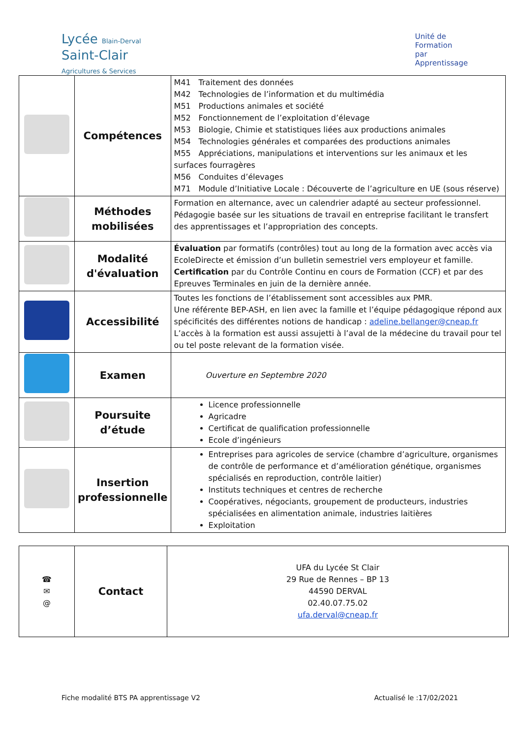Lycée Blain-Derval
Saint-Clair
Agricultures & Services
Unité de
Formation
par
Apprentissage
| | Compétences | M41 Traitement des données M42 Technologies de l’information et du multimédia M51 Productions animales et société M52 Fonctionnement de l’exploitation d’élevage M53 Biologie, Chimie et statistiques liées aux productions animales M54 Technologies générales et comparées des productions animales M55 Appréciations, manipulations et interventions sur les animaux et les surfaces fourragères M56 Conduites d’élevages M71 Module d’Initiative Locale : Découverte de l’agriculture en UE (sous réserve) |
| | Méthodes mobilisées | Formation en alternance, avec un calendrier adapté au secteur professionnel. Pédagogie basée sur les situations de travail en entreprise facilitant le transfert des apprentissages et l’appropriation des concepts. |
| | Modalité d'évaluation | Évaluation par formatifs (contrôles) tout au long de la formation avec accès via EcoleDirecte et émission d’un bulletin semestriel vers employeur et famille. Certification par du Contrôle Continu en cours de Formation (CCF) et par des Epreuves Terminales en juin de la dernière année. |
| | Accessibilité | Toutes les fonctions de l’établissement sont accessibles aux PMR. Une référente BEP-ASH, en lien avec la famille et l’équipe pédagogique répond aux spécificités des différentes notions de handicap : adeline.bellanger@cneap.fr L’accès à la formation est aussi assujetti à l’aval de la médecine du travail pour tel ou tel poste relevant de la formation visée. |
| | Examen | Ouverture en Septembre 2020 |
| | Poursuite d’étude | Licence professionnelle Agricadre Certificat de qualification professionnelle Ecole d’ingénieurs |
| | Insertion professionnelle | Entreprises para agricoles de service (chambre d’agriculture, organismes de contrôle de performance et d’amélioration génétique, organismes spécialisés en reproduction, contrôle laitier) Instituts techniques et centres de recherche Coopératives, négociants, groupement de producteurs, industries spécialisées en alimentation animale, industries laitières Exploitation |
| ☎ ✉ @ | Contact | UFA du Lycée St Clair 29 Rue de Rennes – BP 13 44590 DERVAL 02.40.07.75.02 ufa.derval@cneap.fr |
Fiche modalité BTS PA apprentissage V2 Actualisé le :17/02/2021